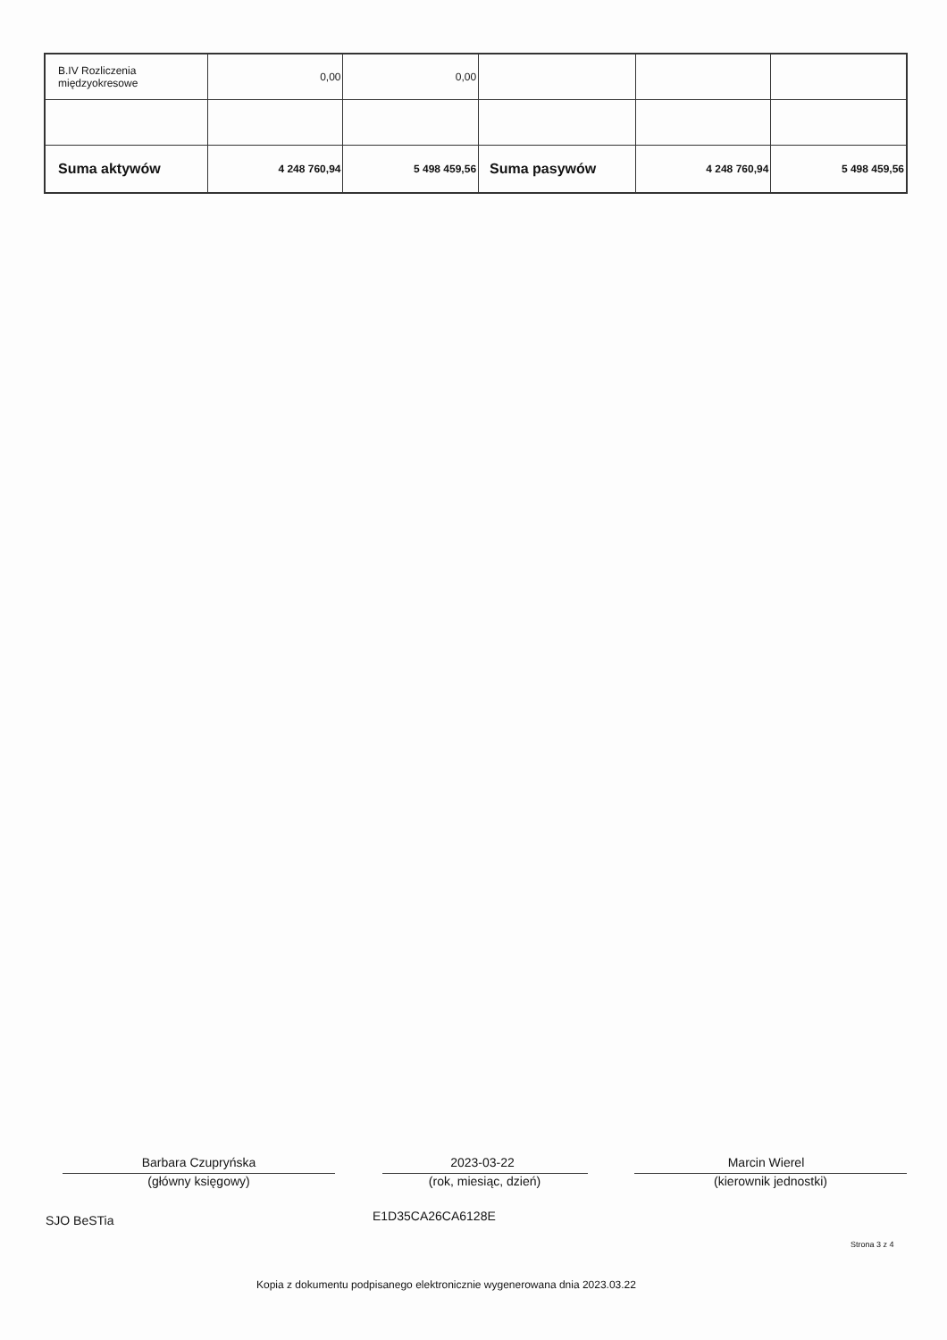| B.IV Rozliczenia międzyokresowe | 0,00 | 0,00 | | | |
| Suma aktywów | 4 248 760,94 | 5 498 459,56 | Suma pasywów | 4 248 760,94 | 5 498 459,56 |
Barbara Czupryńska 2023-03-22 Marcin Wierel
(główny księgowy) (rok, miesiąc, dzień) (kierownik jednostki)
SJO BeSTia E1D35CA26CA6128E
Strona 3 z 4
Kopia z dokumentu podpisanego elektronicznie wygenerowana dnia 2023.03.22